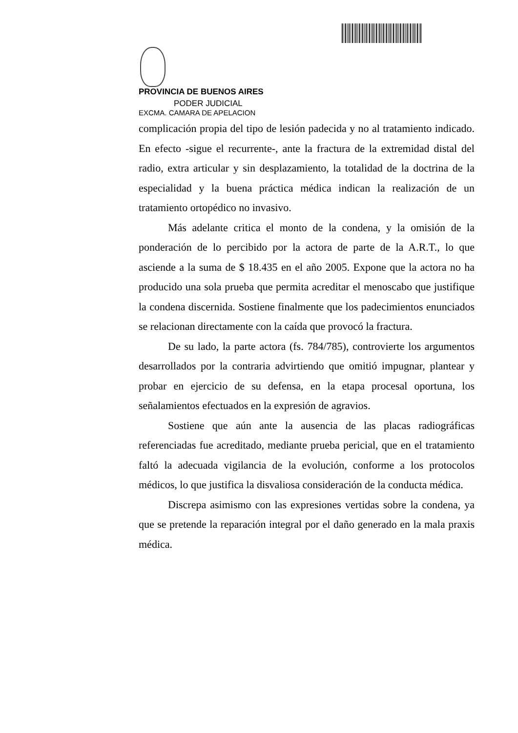PROVINCIA DE BUENOS AIRES
PODER JUDICIAL
EXCMA. CAMARA DE APELACION
complicación propia del tipo de lesión padecida y no al tratamiento indicado. En efecto -sigue el recurrente-, ante la fractura de la extremidad distal del radio, extra articular y sin desplazamiento, la totalidad de la doctrina de la especialidad y la buena práctica médica indican la realización de un tratamiento ortopédico no invasivo.
Más adelante critica el monto de la condena, y la omisión de la ponderación de lo percibido por la actora de parte de la A.R.T., lo que asciende a la suma de $ 18.435 en el año 2005. Expone que la actora no ha producido una sola prueba que permita acreditar el menoscabo que justifique la condena discernida. Sostiene finalmente que los padecimientos enunciados se relacionan directamente con la caída que provocó la fractura.
De su lado, la parte actora (fs. 784/785), controvierte los argumentos desarrollados por la contraria advirtiendo que omitió impugnar, plantear y probar en ejercicio de su defensa, en la etapa procesal oportuna, los señalamientos efectuados en la expresión de agravios.
Sostiene que aún ante la ausencia de las placas radiográficas referenciadas fue acreditado, mediante prueba pericial, que en el tratamiento faltó la adecuada vigilancia de la evolución, conforme a los protocolos médicos, lo que justifica la disvaliosa consideración de la conducta médica.
Discrepa asimismo con las expresiones vertidas sobre la condena, ya que se pretende la reparación integral por el daño generado en la mala praxis médica.